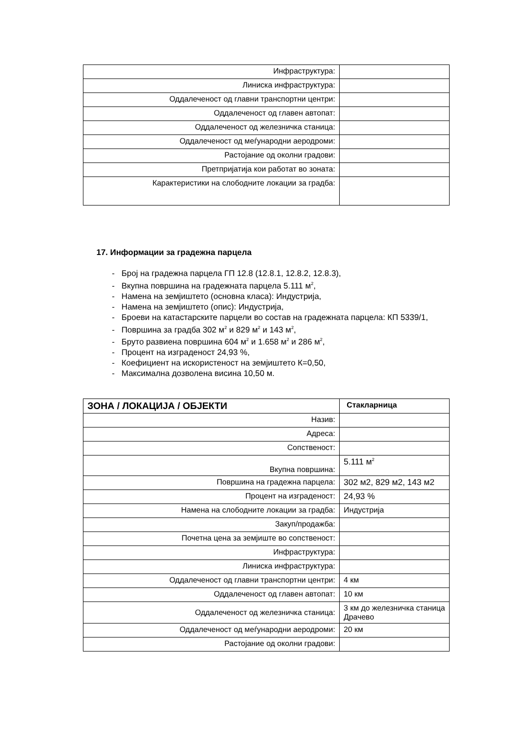| Инфраструктура: | |
| Линиска инфраструктура: | |
| Оддалеченост од главни транспортни центри: | |
| Оддалеченост од главен автопат: | |
| Оддалеченост од железничка станица: | |
| Оддалеченост од меѓународни аеродроми: | |
| Растојание од околни градови: | |
| Претпријатија кои работат во зоната: | |
| Карактеристики на слободните локации за градба: | |
17. Информации за градежна парцела
- Број на градежна парцела ГП 12.8 (12.8.1, 12.8.2, 12.8.3),
- Вкупна површина на градежната парцела 5.111 м<sup>2</sup>,
- Намена на земјиштето (основна класа): Индустрија,
- Намена на земјиштето (опис): Индустрија,
- Броеви на катастарските парцели во состав на градежната парцела: КП 5339/1,
- Површина за градба 302 м<sup>2</sup> и 829 м<sup>2</sup> и 143 м<sup>2</sup>,
- Бруто развиена површина 604 м<sup>2</sup> и 1.658 м<sup>2</sup> и 286 м<sup>2</sup>,
- Процент на изграденост 24,93 %,
- Коефициент на искористеност на земјиштето К=0,50,
- Максимална дозволена висина 10,50 м.
| ЗОНА / ЛОКАЦИЈА / ОБЈЕКТИ | Стакларница |
| Назив: | |
| Адреса: | |
| Сопственост: | |
| Вкупна површина: | 5.111 м<sup>2</sup> |
| Површина на градежна парцела: | 302 м2, 829 м2, 143 м2 |
| Процент на изграденост: | 24,93 % |
| Намена на слободните локации за градба: | Индустрија |
| Закуп/продажба: | |
| Почетна цена за земјиште во сопственост: | |
| Инфраструктура: | |
| Линиска инфраструктура: | |
| Оддалеченост од главни транспортни центри: | 4 км |
| Оддалеченост од главен автопат: | 10 км |
| Оддалеченост од железничка станица: | 3 км до железничка станица Драчево |
| Оддалеченост од меѓународни аеродроми: | 20 км |
| Растојание од околни градови: | |